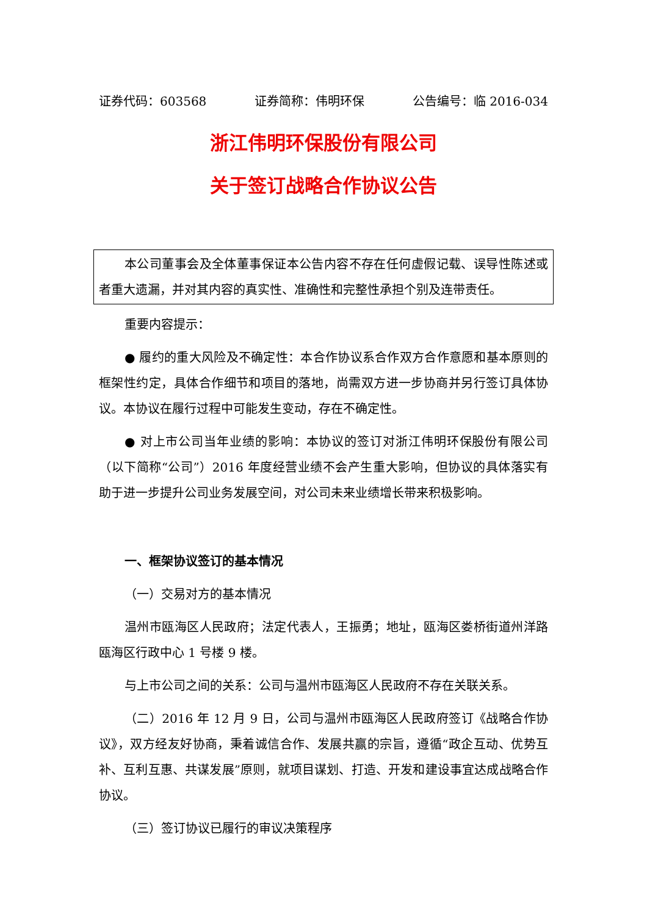证券代码：603568 证券简称：伟明环保 公告编号：临 2016-034
浙江伟明环保股份有限公司
关于签订战略合作协议公告
本公司董事会及全体董事保证本公告内容不存在任何虚假记载、误导性陈述或者重大遗漏，并对其内容的真实性、准确性和完整性承担个别及连带责任。
重要内容提示：
● 履约的重大风险及不确定性：本合作协议系合作双方合作意愿和基本原则的框架性约定，具体合作细节和项目的落地，尚需双方进一步协商并另行签订具体协议。本协议在履行过程中可能发生变动，存在不确定性。
● 对上市公司当年业绩的影响：本协议的签订对浙江伟明环保股份有限公司（以下简称“公司”）2016 年度经营业绩不会产生重大影响，但协议的具体落实有助于进一步提升公司业务发展空间，对公司未来业绩增长带来积极影响。
一、框架协议签订的基本情况
（一）交易对方的基本情况
温州市瓯海区人民政府；法定代表人，王振勇；地址，瓯海区娄桥街道州洋路瓯海区行政中心 1 号楼 9 楼。
与上市公司之间的关系：公司与温州市瓯海区人民政府不存在关联关系。
（二）2016 年 12 月 9 日，公司与温州市瓯海区人民政府签订《战略合作协议》，双方经友好协商，秉着诚信合作、发展共赢的宗旨，遵循“政企互动、优势互补、互利互惠、共谋发展”原则，就项目谋划、打造、开发和建设事宜达成战略合作协议。
（三）签订协议已履行的审议决策程序